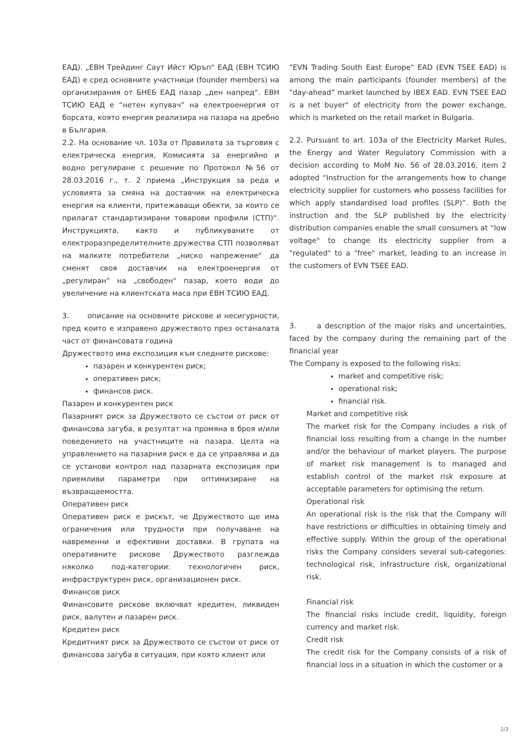ЕАД). „ЕВН Трейдинг Саут Ийст Юръп“ ЕАД (ЕВН ТСИЮ ЕАД) е сред основните участници (founder members) на организирания от БНЕБ ЕАД пазар „ден напред“. ЕВН ТСИЮ ЕАД е “нетен купувач” на електроенергия от борсата, която енергия реализира на пазара на дребно в България.
2.2. На основание чл. 103а от Правилата за търговия с електрическа енергия, Комисията за енергийно и водно регулиране с решение по Протокол №56 от 28.03.2016 г., т. 2 приема „Инструкция за реда и условията за смяна на доставчик на електрическа енергия на клиенти, притежаващи обекти, за които се прилагат стандартизирани товарови профили (СТП)“. Инструкцията, както и публикуваните от електроразпределителните дружества СТП позволяват на малките потребители „ниско напрежение“ да сменят своя доставчик на електроенергия от „регулиран“ на „свободен“ пазар, което води до увеличение на клиентската маса при ЕВН ТСИЮ ЕАД.
3. описание на основните рискове и несигурности, пред които е изправено дружеството през останалата част от финансовата година
Дружеството има експозиция към следните рискове:
пазарен и конкурентен риск;
оперативен риск;
финансов риск.
Пазарен и конкурентен риск
Пазарният риск за Дружеството се състои от риск от финансова загуба, в резултат на промяна в броя и/или поведението на участниците на пазара. Целта на управлението на пазарния риск е да се управлява и да се установи контрол над пазарната експозиция при приемливи параметри при оптимизиране на възвращаемостта.
Оперативен риск
Оперативен риск е рискът, че Дружеството ще има ограничения или трудности при получаване на навременни и ефективни доставки. В групата на оперативните рискове Дружеството разглежда няколко под-категории: технологичен риск, инфраструктурен риск, организационен риск.
Финансов риск
Финансовите рискове включват кредитен, ликвиден риск, валутен и пазарен риск.
Кредитен риск
Кредитният риск за Дружеството се състои от риск от финансова загуба в ситуация, при която клиент или
"EVN Trading South East Europe" EAD (EVN TSEE EAD) is among the main participants (founder members) of the "day-ahead” market launched by IBEX EAD. EVN TSEE EAD is a net buyer" of electricity from the power exchange, which is marketed on the retail market in Bulgaria.
2.2. Pursuant to art. 103a of the Electricity Market Rules, the Energy and Water Regulatory Commission with a decision according to MoM No. 56 of 28.03.2016, item 2 adopted “Instruction for the arrangements how to change electricity supplier for customers who possess facilities for which apply standardised load profiles (SLP)”. Both the instruction and the SLP published by the electricity distribution companies enable the small consumers at “low voltage" to change its electricity supplier from a "regulated" to a "free" market, leading to an increase in the customers of EVN TSEE EAD.
3. a description of the major risks and uncertainties, faced by the company during the remaining part of the financial year
The Company is exposed to the following risks:
market and competitive risk;
operational risk;
financial risk.
Market and competitive risk
The market risk for the Company includes a risk of financial loss resulting from a change in the number and/or the behaviour of market players. The purpose of market risk management is to managed and establish control of the market risk exposure at acceptable parameters for optimising the return.
Operational risk
An operational risk is the risk that the Company will have restrictions or difficulties in obtaining timely and effective supply. Within the group of the operational risks the Company considers several sub-categories: technological risk, infrastructure risk, organizational risk.
Financial risk
The financial risks include credit, liquidity, foreign currency and market risk.
Credit risk
The credit risk for the Company consists of a risk of financial loss in a situation in which the customer or a
2/3